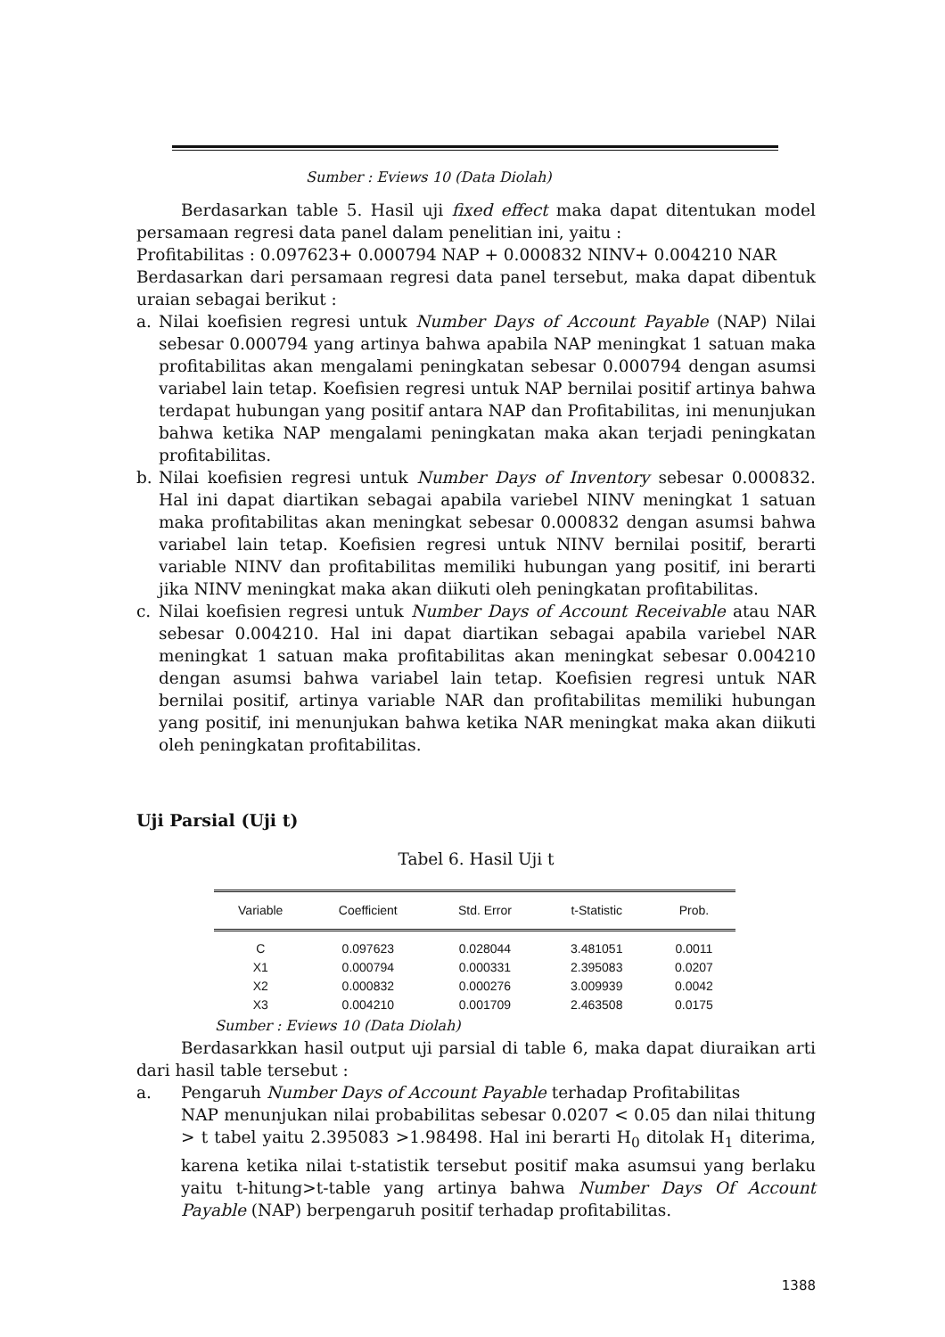Sumber : Eviews 10 (Data Diolah)
Berdasarkan table 5. Hasil uji fixed effect maka dapat ditentukan model persamaan regresi data panel dalam penelitian ini, yaitu :
Profitabilitas : 0.097623+ 0.000794 NAP + 0.000832 NINV+ 0.004210 NAR
Berdasarkan dari persamaan regresi data panel tersebut, maka dapat dibentuk uraian sebagai berikut :
a. Nilai koefisien regresi untuk Number Days of Account Payable (NAP) Nilai sebesar 0.000794 yang artinya bahwa apabila NAP meningkat 1 satuan maka profitabilitas akan mengalami peningkatan sebesar 0.000794 dengan asumsi variabel lain tetap. Koefisien regresi untuk NAP bernilai positif artinya bahwa terdapat hubungan yang positif antara NAP dan Profitabilitas, ini menunjukan bahwa ketika NAP mengalami peningkatan maka akan terjadi peningkatan profitabilitas.
b. Nilai koefisien regresi untuk Number Days of Inventory sebesar 0.000832. Hal ini dapat diartikan sebagai apabila variebel NINV meningkat 1 satuan maka profitabilitas akan meningkat sebesar 0.000832 dengan asumsi bahwa variabel lain tetap. Koefisien regresi untuk NINV bernilai positif, berarti variable NINV dan profitabilitas memiliki hubungan yang positif, ini berarti jika NINV meningkat maka akan diikuti oleh peningkatan profitabilitas.
c. Nilai koefisien regresi untuk Number Days of Account Receivable atau NAR sebesar 0.004210. Hal ini dapat diartikan sebagai apabila variebel NAR meningkat 1 satuan maka profitabilitas akan meningkat sebesar 0.004210 dengan asumsi bahwa variabel lain tetap. Koefisien regresi untuk NAR bernilai positif, artinya variable NAR dan profitabilitas memiliki hubungan yang positif, ini menunjukan bahwa ketika NAR meningkat maka akan diikuti oleh peningkatan profitabilitas.
Uji Parsial (Uji t)
Tabel 6. Hasil Uji t
| Variable | Coefficient | Std. Error | t-Statistic | Prob. |
| --- | --- | --- | --- | --- |
| C | 0.097623 | 0.028044 | 3.481051 | 0.0011 |
| X1 | 0.000794 | 0.000331 | 2.395083 | 0.0207 |
| X2 | 0.000832 | 0.000276 | 3.009939 | 0.0042 |
| X3 | 0.004210 | 0.001709 | 2.463508 | 0.0175 |
Sumber : Eviews 10 (Data Diolah)
Berdasarkkan hasil output uji parsial di table 6, maka dapat diuraikan arti dari hasil table tersebut :
a. Pengaruh Number Days of Account Payable terhadap Profitabilitas
NAP menunjukan nilai probabilitas sebesar 0.0207 < 0.05 dan nilai thitung > t tabel yaitu 2.395083 >1.98498. Hal ini berarti H<sub>0</sub> ditolak H<sub>1</sub> diterima, karena ketika nilai t-statistik tersebut positif maka asumsui yang berlaku yaitu t-hitung>t-table yang artinya bahwa Number Days Of Account Payable (NAP) berpengaruh positif terhadap profitabilitas.
1388